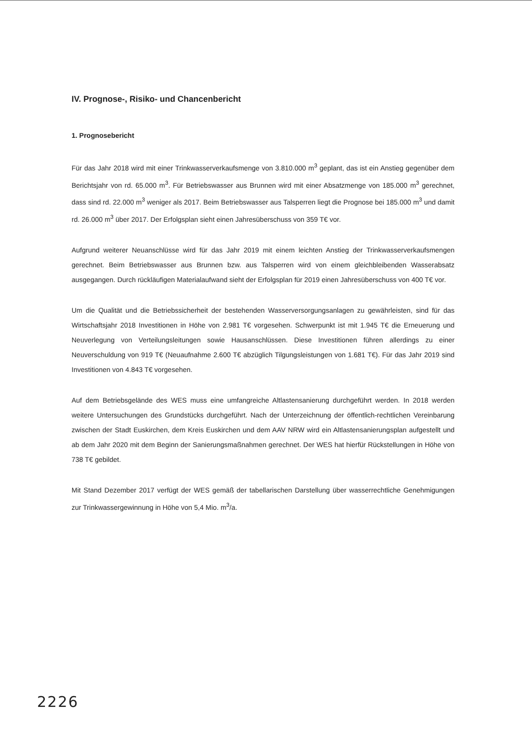IV. Prognose-, Risiko- und Chancenbericht
1. Prognosebericht
Für das Jahr 2018 wird mit einer Trinkwasserverkaufsmenge von 3.810.000 m<sup>3</sup> geplant, das ist ein Anstieg gegenüber dem Berichtsjahr von rd. 65.000 m<sup>3</sup>. Für Betriebswasser aus Brunnen wird mit einer Absatzmenge von 185.000 m<sup>3</sup> gerechnet, dass sind rd. 22.000 m<sup>3</sup> weniger als 2017. Beim Betriebswasser aus Talsperren liegt die Prognose bei 185.000 m<sup>3</sup> und damit rd. 26.000 m<sup>3</sup> über 2017. Der Erfolgsplan sieht einen Jahresüberschuss von 359 T€ vor.
Aufgrund weiterer Neuanschlüsse wird für das Jahr 2019 mit einem leichten Anstieg der Trinkwasserverkaufsmengen gerechnet. Beim Betriebswasser aus Brunnen bzw. aus Talsperren wird von einem gleichbleibenden Wasserabsatz ausgegangen. Durch rückläufigen Materialaufwand sieht der Erfolgsplan für 2019 einen Jahresüberschuss von 400 T€ vor.
Um die Qualität und die Betriebssicherheit der bestehenden Wasserversorgungsanlagen zu gewährleisten, sind für das Wirtschaftsjahr 2018 Investitionen in Höhe von 2.981 T€ vorgesehen. Schwerpunkt ist mit 1.945 T€ die Erneuerung und Neuverlegung von Verteilungsleitungen sowie Hausanschlüssen. Diese Investitionen führen allerdings zu einer Neuverschuldung von 919 T€ (Neuaufnahme 2.600 T€ abzüglich Tilgungsleistungen von 1.681 T€). Für das Jahr 2019 sind Investitionen von 4.843 T€ vorgesehen.
Auf dem Betriebsgelände des WES muss eine umfangreiche Altlastensanierung durchgeführt werden. In 2018 werden weitere Untersuchungen des Grundstücks durchgeführt. Nach der Unterzeichnung der öffentlich-rechtlichen Vereinbarung zwischen der Stadt Euskirchen, dem Kreis Euskirchen und dem AAV NRW wird ein Altlastensanierungsplan aufgestellt und ab dem Jahr 2020 mit dem Beginn der Sanierungsmaßnahmen gerechnet. Der WES hat hierfür Rückstellungen in Höhe von 738 T€ gebildet.
Mit Stand Dezember 2017 verfügt der WES gemäß der tabellarischen Darstellung über wasserrechtliche Genehmigungen zur Trinkwassergewinnung in Höhe von 5,4 Mio. m<sup>3</sup>/a.
2226